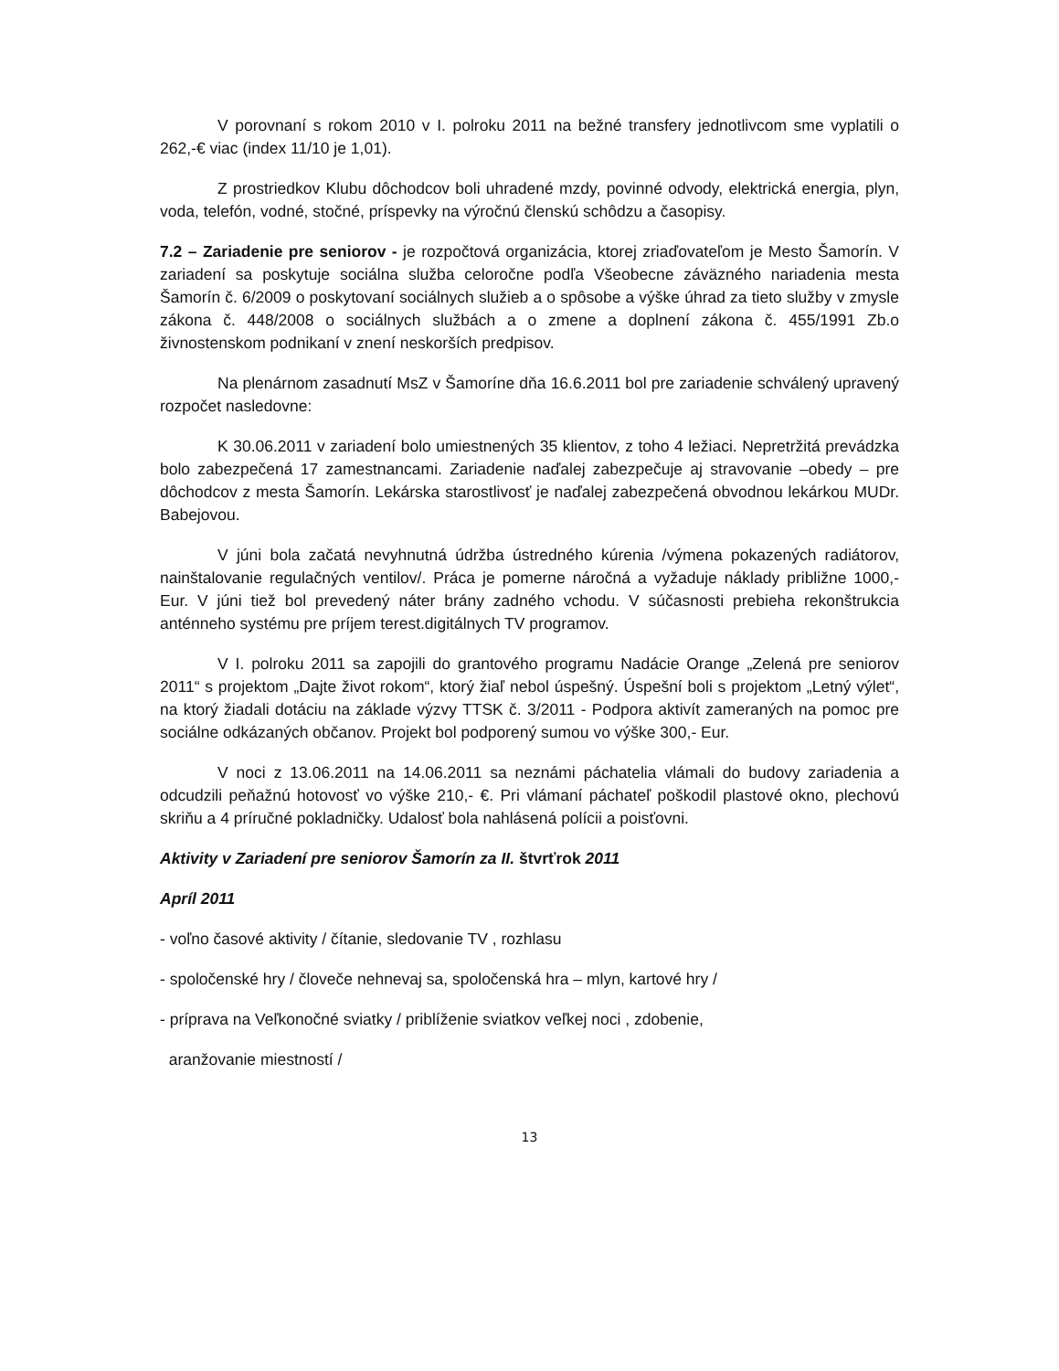V porovnaní s rokom 2010 v I. polroku 2011 na bežné transfery jednotlivcom sme vyplatili o 262,-€ viac (index 11/10 je 1,01).
Z prostriedkov Klubu dôchodcov boli uhradené mzdy, povinné odvody, elektrická energia, plyn, voda, telefón, vodné, stočné, príspevky na výročnú členskú schôdzu a časopisy.
7.2 – Zariadenie pre seniorov - je rozpočtová organizácia, ktorej zriaďovateľom je Mesto Šamorín. V zariadení sa poskytuje sociálna služba celoročne podľa Všeobecne záväzného nariadenia mesta Šamorín č. 6/2009 o poskytovaní sociálnych služieb a o spôsobe a výške úhrad za tieto služby v zmysle zákona č. 448/2008 o sociálnych službách a o zmene a doplnení zákona č. 455/1991 Zb.o živnostenskom podnikaní v znení neskorších predpisov.
Na plenárnom zasadnutí MsZ v Šamoríne dňa 16.6.2011 bol pre zariadenie schválený upravený rozpočet nasledovne:
K 30.06.2011 v zariadení bolo umiestnených 35 klientov, z toho 4 ležiaci. Nepretržitá prevádzka bolo zabezpečená 17 zamestnancami. Zariadenie naďalej zabezpečuje aj stravovanie –obedy – pre dôchodcov z mesta Šamorín. Lekárska starostlivosť je naďalej zabezpečená obvodnou lekárkou MUDr. Babejovou.
V júni bola začatá nevyhnutná údržba ústredného kúrenia /výmena pokazených radiátorov, nainštalovanie regulačných ventilov/. Práca je pomerne náročná a vyžaduje náklady približne 1000,- Eur. V júni tiež bol prevedený náter brány zadného vchodu. V súčasnosti prebieha rekonštrukcia anténneho systému pre príjem terest.digitálnych TV programov.
V I. polroku 2011 sa zapojili do grantového programu Nadácie Orange „Zelená pre seniorov 2011“ s projektom „Dajte život rokom“, ktorý žiaľ nebol úspešný. Úspešní boli s projektom „Letný výlet“, na ktorý žiadali dotáciu na základe výzvy TTSK č. 3/2011 - Podpora aktivít zameraných na pomoc pre sociálne odkázaných občanov. Projekt bol podporený sumou vo výške 300,- Eur.
V noci z 13.06.2011 na 14.06.2011 sa neznámi páchatelia vlámali do budovy zariadenia a odcudzili peňažnú hotovosť vo výške 210,- €. Pri vlámaní páchateľ poškodil plastové okno, plechovú skriňu a 4 príručné pokladničky. Udalosť bola nahlásená polícii a poisťovni.
Aktivity v Zariadení pre seniorov Šamorín za II. štvrťrok 2011
Apríl 2011
- voľno časové aktivity / čítanie, sledovanie TV , rozhlasu
- spoločenské hry / človeče nehnevaj sa, spoločenská hra – mlyn, kartové hry /
- príprava na Veľkonočné sviatky / priblíženie sviatkov veľkej noci , zdobenie,
aranžovanie miestností /
13